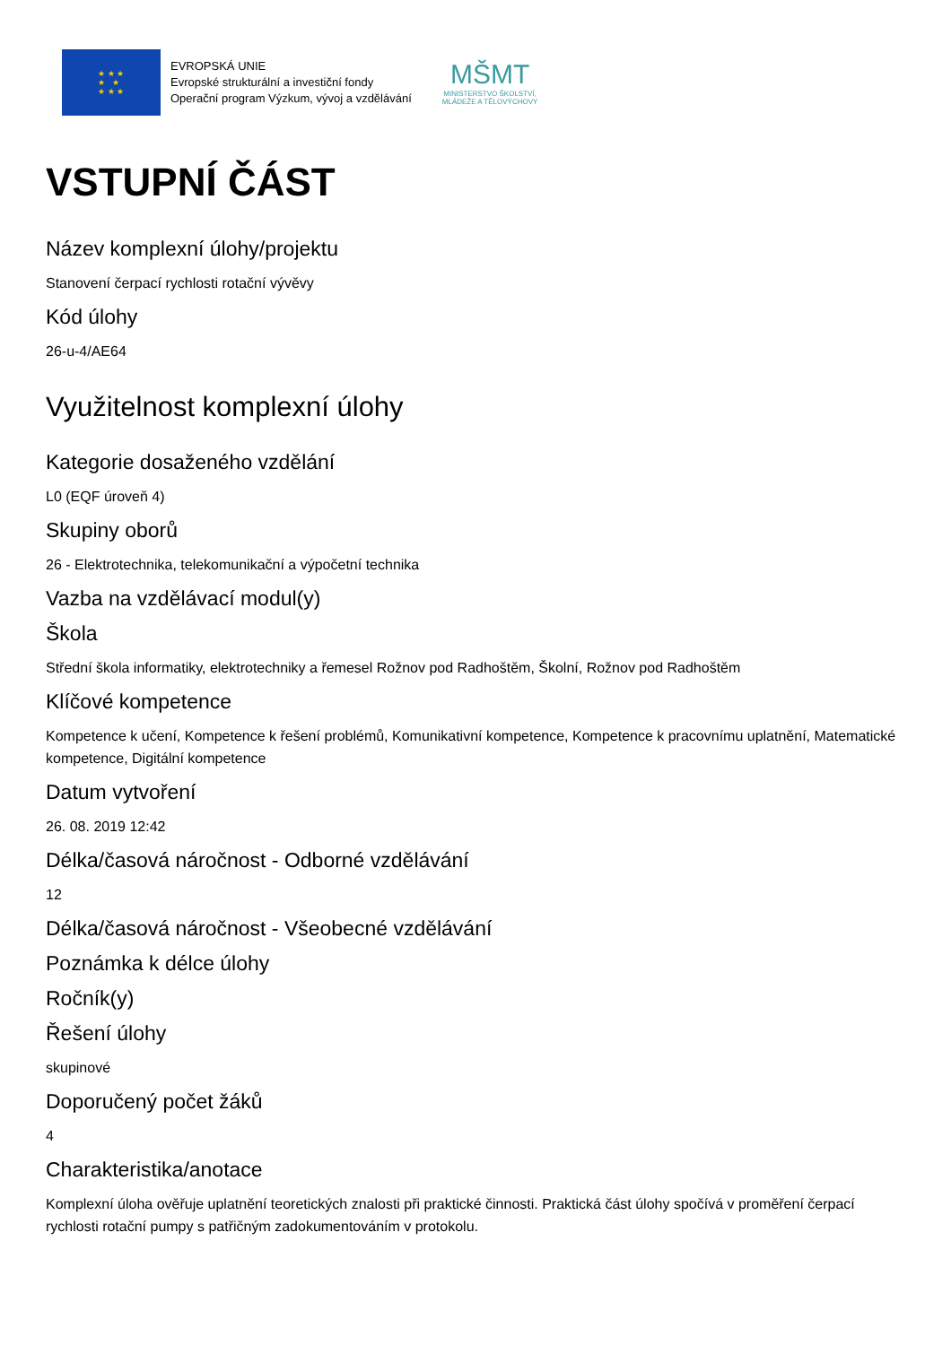★ ★ ★
★ ★
★ ★ ★
EVROPSKÁ UNIE
Evropské strukturální a investiční fondy
Operační program Výzkum, vývoj a vzdělávání
MŠMT
MINISTERSTVO ŠKOLSTVÍ,
MLÁDEŽE A TĚLOVÝCHOVY
VSTUPNÍ ČÁST
Název komplexní úlohy/projektu
Stanovení čerpací rychlosti rotační vývěvy
Kód úlohy
26-u-4/AE64
Využitelnost komplexní úlohy
Kategorie dosaženého vzdělání
L0 (EQF úroveň 4)
Skupiny oborů
26 - Elektrotechnika, telekomunikační a výpočetní technika
Vazba na vzdělávací modul(y)
Škola
Střední škola informatiky, elektrotechniky a řemesel Rožnov pod Radhoštěm, Školní, Rožnov pod Radhoštěm
Klíčové kompetence
Kompetence k učení, Kompetence k řešení problémů, Komunikativní kompetence, Kompetence k pracovnímu uplatnění, Matematické kompetence, Digitální kompetence
Datum vytvoření
26. 08. 2019 12:42
Délka/časová náročnost - Odborné vzdělávání
12
Délka/časová náročnost - Všeobecné vzdělávání
Poznámka k délce úlohy
Ročník(y)
Řešení úlohy
skupinové
Doporučený počet žáků
4
Charakteristika/anotace
Komplexní úloha ověřuje uplatnění teoretických znalosti při praktické činnosti. Praktická část úlohy spočívá v proměření čerpací rychlosti rotační pumpy s patřičným zadokumentováním v protokolu.